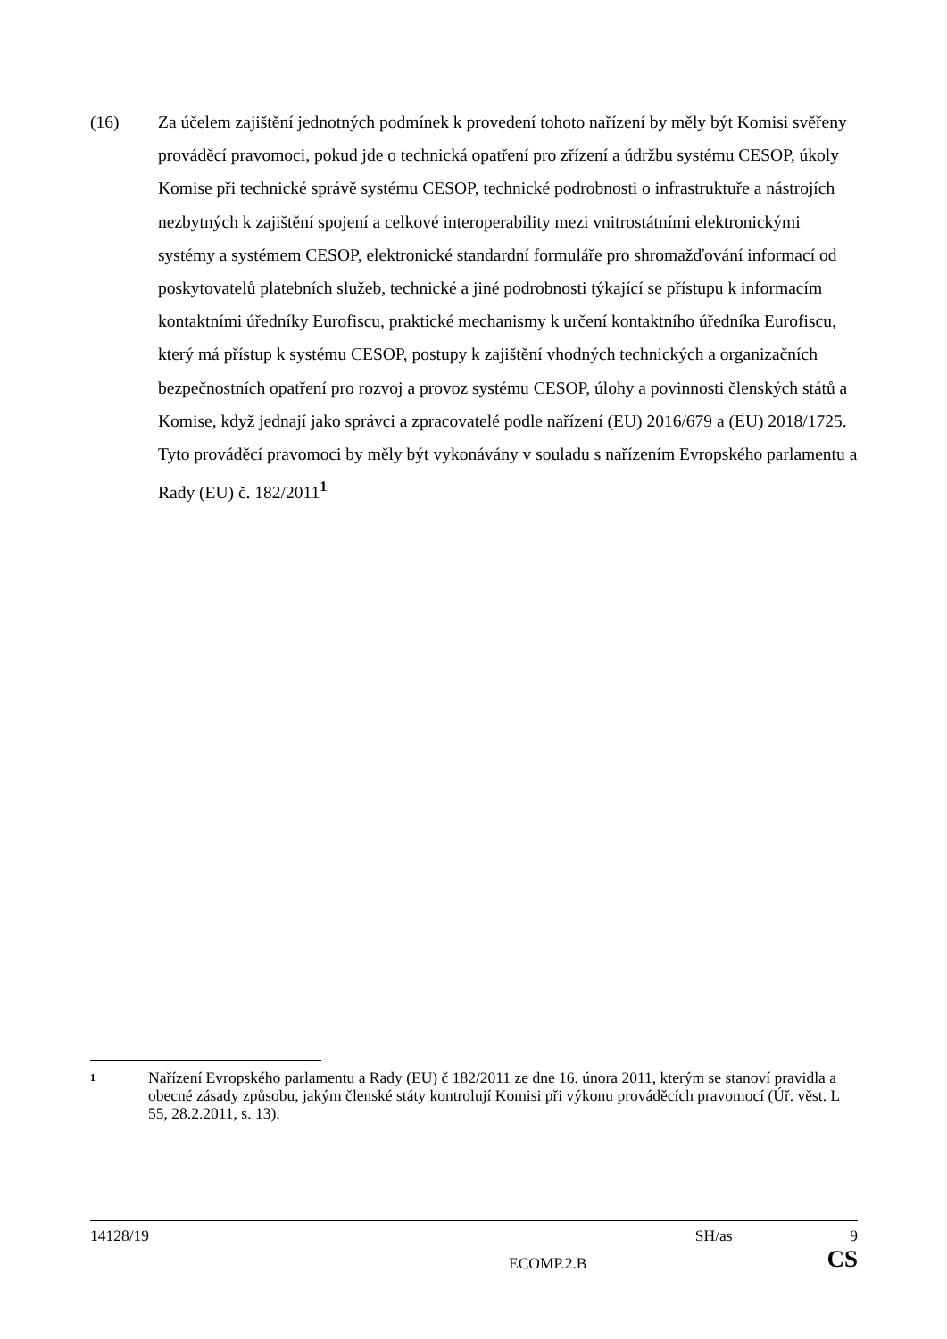(16) Za účelem zajištění jednotných podmínek k provedení tohoto nařízení by měly být Komisi svěřeny prováděcí pravomoci, pokud jde o technická opatření pro zřízení a údržbu systému CESOP, úkoly Komise při technické správě systému CESOP, technické podrobnosti o infrastruktuře a nástrojích nezbytných k zajištění spojení a celkové interoperability mezi vnitrostátními elektronickými systémy a systémem CESOP, elektronické standardní formuláře pro shromažďování informací od poskytovatelů platebních služeb, technické a jiné podrobnosti týkající se přístupu k informacím kontaktními úředníky Eurofiscu, praktické mechanismy k určení kontaktního úředníka Eurofiscu, který má přístup k systému CESOP, postupy k zajištění vhodných technických a organizačních bezpečnostních opatření pro rozvoj a provoz systému CESOP, úlohy a povinnosti členských států a Komise, když jednají jako správci a zpracovatelé podle nařízení (EU) 2016/679 a (EU) 2018/1725. Tyto prováděcí pravomoci by měly být vykonávány v souladu s nařízením Evropského parlamentu a Rady (EU) č. 182/2011<sup>1</sup>
1
Nařízení Evropského parlamentu a Rady (EU) č 182/2011 ze dne 16. února 2011, kterým se stanoví pravidla a obecné zásady způsobu, jakým členské státy kontrolují Komisi při výkonu prováděcích pravomocí (Úř. věst. L 55, 28.2.2011, s. 13).
14128/19 SH/as 9
ECOMP.2.B CS